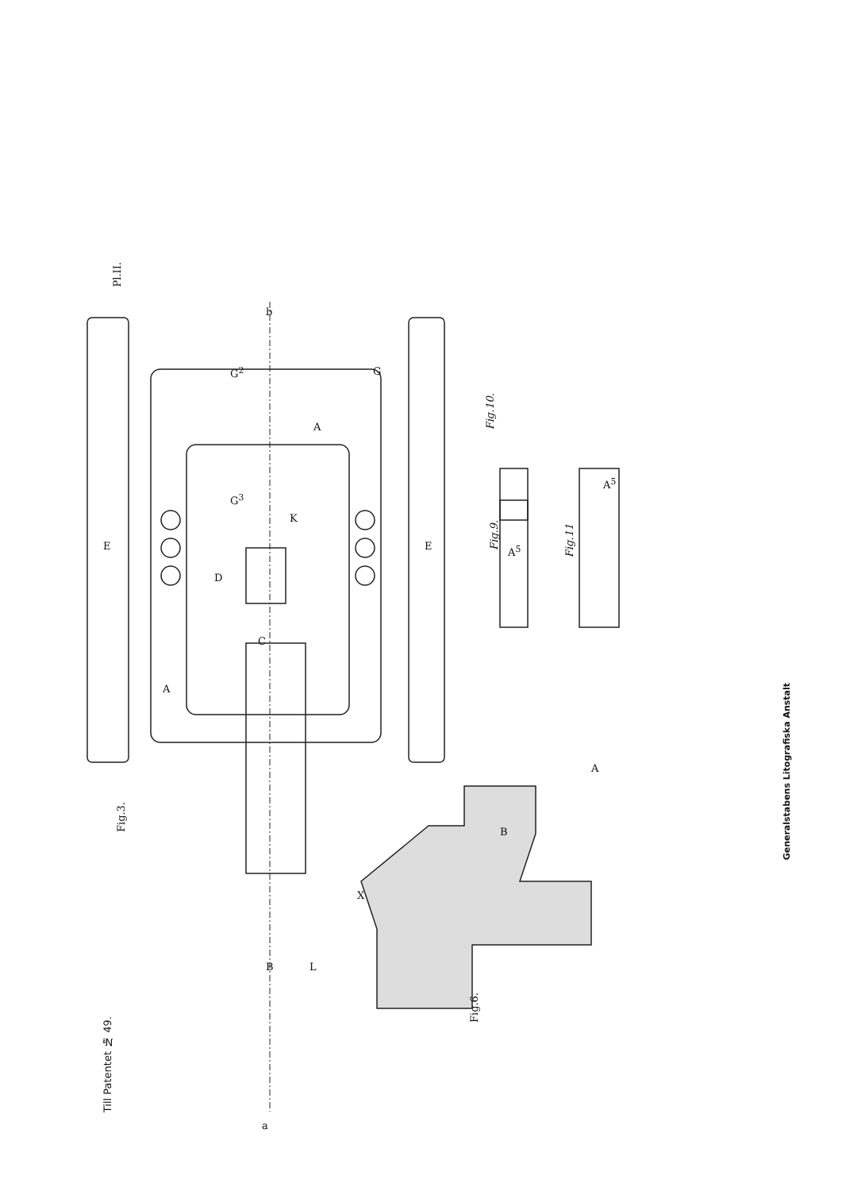Till Patentet № 49.
Pl.II.
Fig.3.
Fig.6.
Fig.9.
Fig.10.
Fig.11
Generalstabens Litografiska Anstalt
A
A
E E
D
C
K
B L
X
a
b
G<sup>2</sup> G
G<sup>3</sup>
A
B
A<sup>5</sup>
A<sup>5</sup>